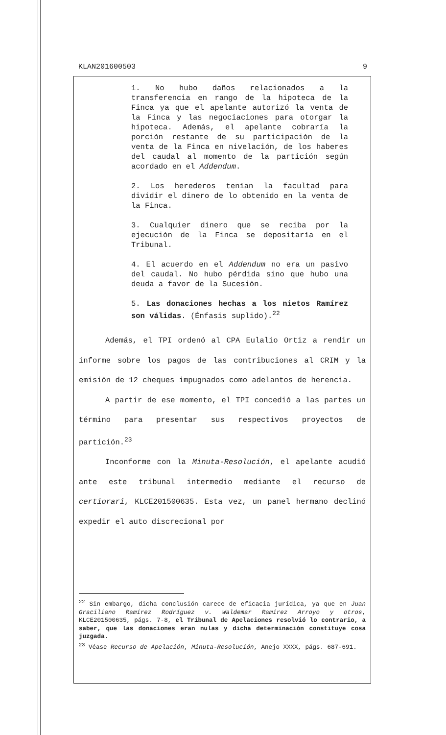KLAN201600503 9
1. No hubo daños relacionados a la transferencia en rango de la hipoteca de la Finca ya que el apelante autorizó la venta de la Finca y las negociaciones para otorgar la hipoteca. Además, el apelante cobraría la porción restante de su participación de la venta de la Finca en nivelación, de los haberes del caudal al momento de la partición según acordado en el Addendum.
2. Los herederos tenían la facultad para dividir el dinero de lo obtenido en la venta de la Finca.
3. Cualquier dinero que se reciba por la ejecución de la Finca se depositaría en el Tribunal.
4. El acuerdo en el Addendum no era un pasivo del caudal. No hubo pérdida sino que hubo una deuda a favor de la Sucesión.
5. Las donaciones hechas a los nietos Ramírez son válidas. (Énfasis suplido).<sup>22</sup>
Además, el TPI ordenó al CPA Eulalio Ortiz a rendir un informe sobre los pagos de las contribuciones al CRIM y la emisión de 12 cheques impugnados como adelantos de herencia.
A partir de ese momento, el TPI concedió a las partes un término para presentar sus respectivos proyectos de partición.<sup>23</sup>
Inconforme con la Minuta-Resolución, el apelante acudió ante este tribunal intermedio mediante el recurso de certiorari, KLCE201500635. Esta vez, un panel hermano declinó expedir el auto discrecional por
<sup>22</sup> Sin embargo, dicha conclusión carece de eficacia jurídica, ya que en Juan Graciliano Ramírez Rodríguez v. Waldemar Ramírez Arroyo y otros, KLCE201500635, págs. 7-8, el Tribunal de Apelaciones resolvió lo contrario, a saber, que las donaciones eran nulas y dicha determinación constituye cosa juzgada.
<sup>23</sup> Véase Recurso de Apelación, Minuta-Resolución, Anejo XXXX, págs. 687-691.